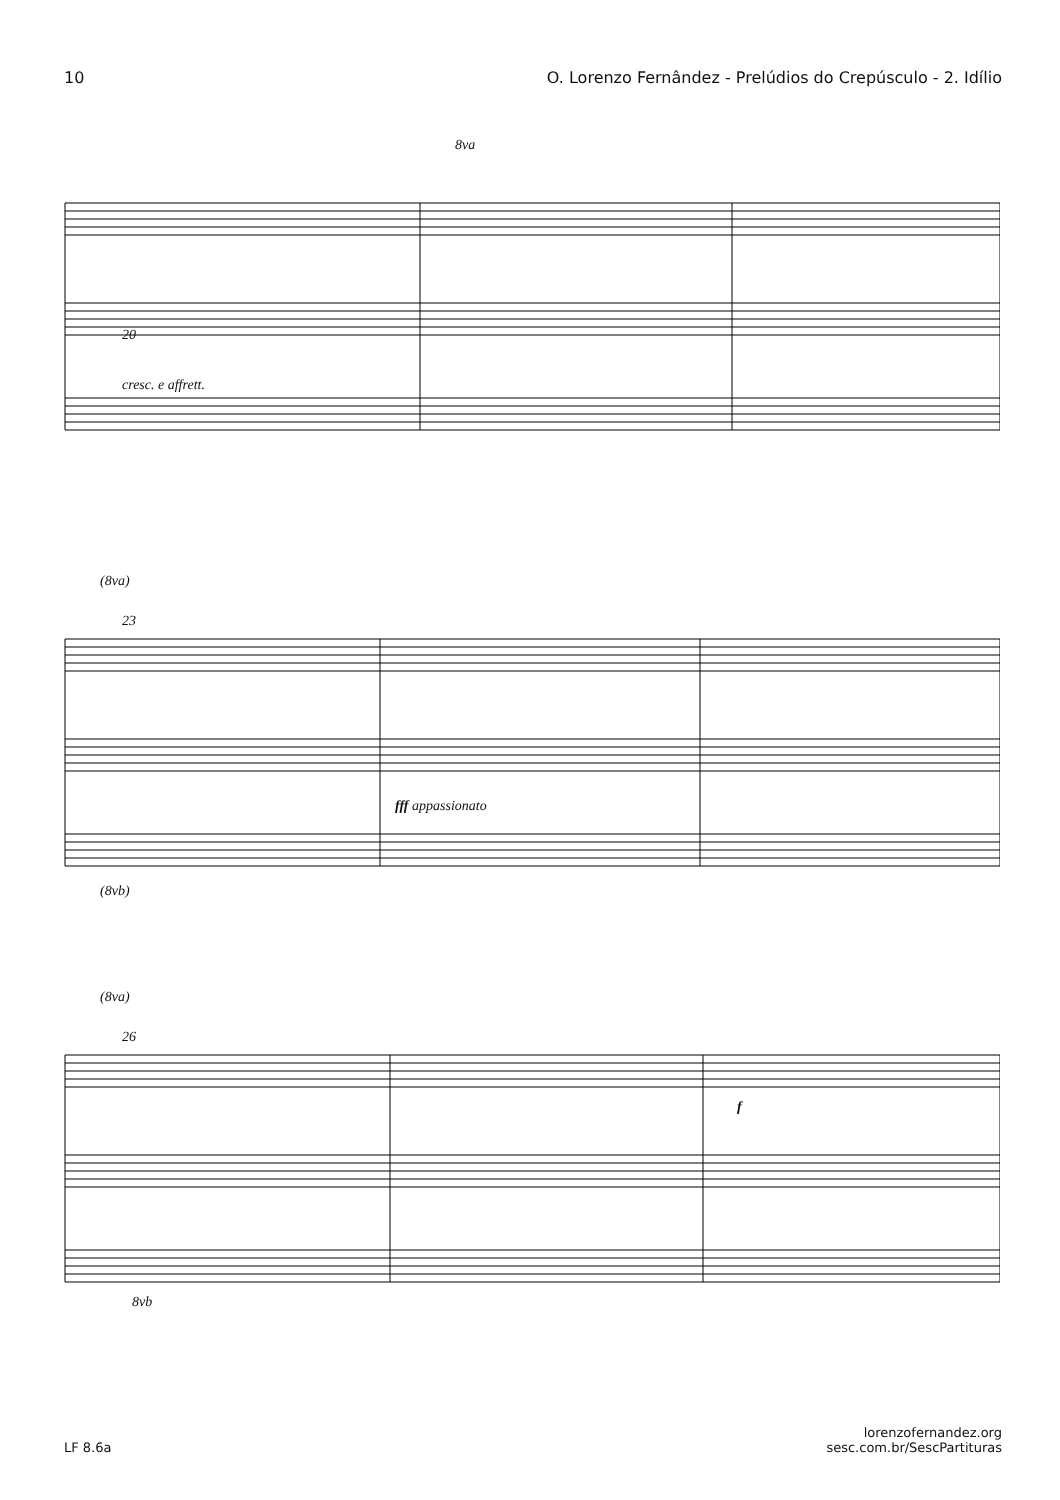10 O. Lorenzo Fernândez - Prelúdios do Crepúsculo - 2. Idílio
8va
20
cresc. e affrett.
(8va)
23
fff appassionato
(8vb)
(8va)
26
f
8vb
LF 8.6a lorenzofernandez.org
sesc.com.br/SescPartituras